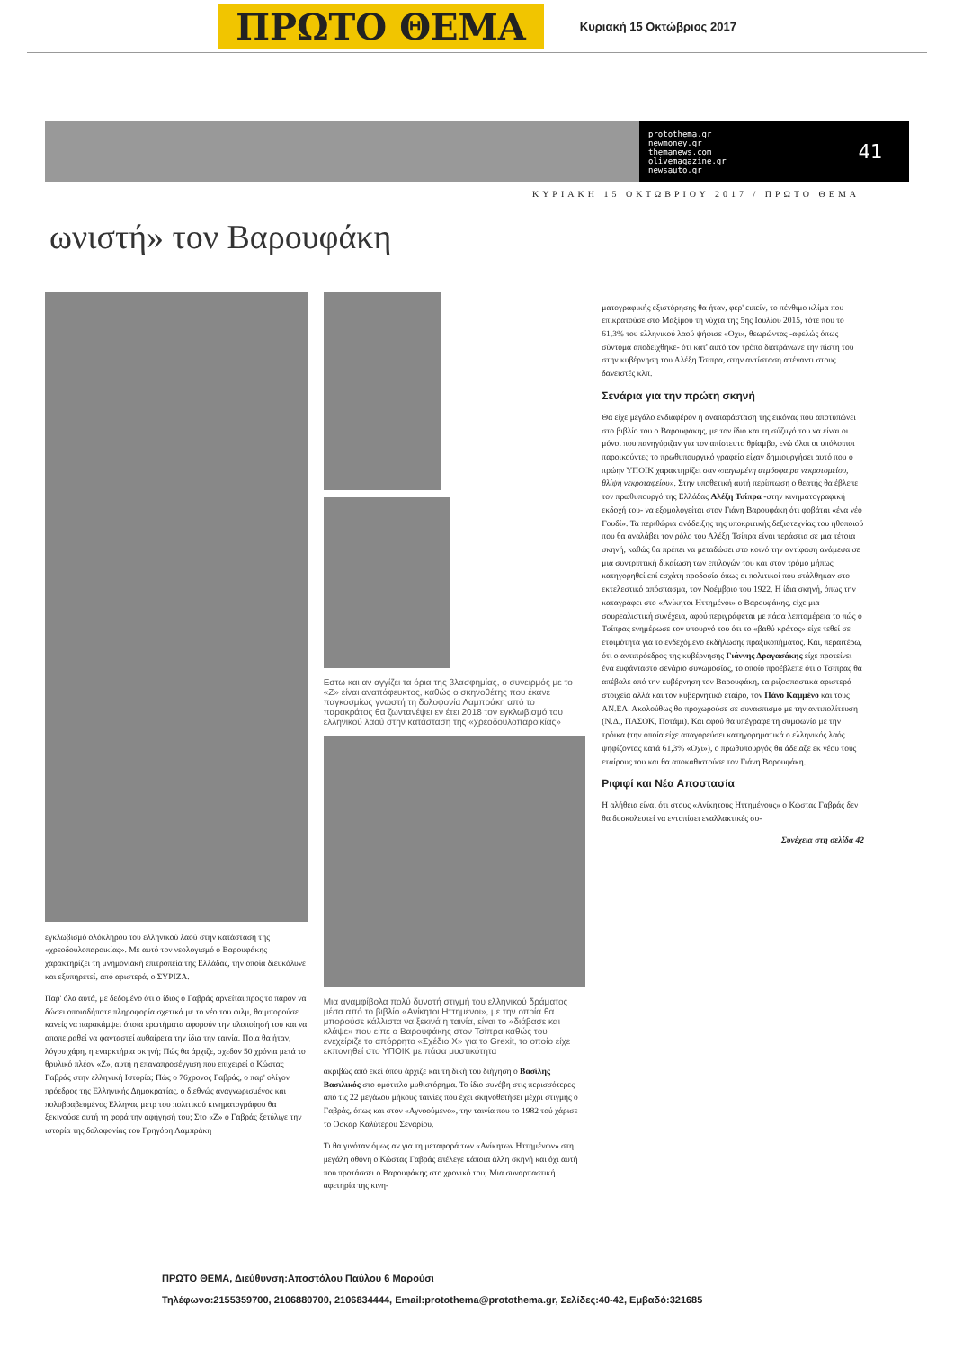ΠΡΩΤΟ ΘΕΜΑ
Κυριακή 15 Οκτώβριος 2017
protothema.gr
newmoney.gr
themanews.com
olivemagazine.gr
newsauto.gr
41
ΚΥΡΙΑΚΗ 15 ΟΚΤΩΒΡΙΟΥ 2017 / ΠΡΩΤΟ ΘΕΜΑ
ωνιστή» τον Βαρουφάκη
εγκλωβισμό ολόκληρου του ελληνικού λαού στην κατάσταση της «χρεοδουλοπαροικίας». Με αυτό τον νεολογισμό ο Βαρουφάκης χαρακτηρίζει τη μνημονιακή επιτροπεία της Ελλάδας, την οποία διευκόλυνε και εξυπηρετεί, από αριστερά, ο ΣΥΡΙΖΑ.
Παρ' όλα αυτά, με δεδομένο ότι ο ίδιος ο Γαβράς αρνείται προς το παρόν να δώσει οποιαδήποτε πληροφορία σχετικά με το νέο του φιλμ, θα μπορούσε κανείς να παρακάμψει όποια ερωτήματα αφορούν την υλοποίησή του και να αποπειραθεί να φανταστεί αυθαίρετα την ίδια την ταινία. Ποια θα ήταν, λόγου χάρη, η εναρκτήρια σκηνή; Πώς θα άρχιζε, σχεδόν 50 χρόνια μετά το θρυλικό πλέον «Ζ», αυτή η επαναπροσέγγιση που επιχειρεί ο Κώστας Γαβράς στην ελληνική Ιστορία; Πώς ο 76χρονος Γαβράς, ο παρ' ολίγον πρόεδρος της Ελληνικής Δημοκρατίας, ο διεθνώς αναγνωρισμένος και πολυβραβευμένος Ελληνας μετρ του πολιτικού κινηματογράφου θα ξεκινούσε αυτή τη φορά την αφήγησή του; Στο «Ζ» ο Γαβράς ξετύλιγε την ιστορία της δολοφονίας του Γρηγόρη Λαμπράκη
Εστω και αν αγγίζει τα όρια της βλασφημίας, ο συνειρμός με το «Ζ» είναι αναπόφευκτος, καθώς ο σκηνοθέτης που έκανε παγκοσμίως γνωστή τη δολοφονία Λαμπράκη από το παρακράτος θα ζωντανέψει εν έτει 2018 τον εγκλωβισμό του ελληνικού λαού στην κατάσταση της «χρεοδουλοπαροικίας»
Μια αναμφίβολα πολύ δυνατή στιγμή του ελληνικού δράματος μέσα από το βιβλίο «Ανίκητοι Ηττημένοι», με την οποία θα μπορούσε κάλλιστα να ξεκινά η ταινία, είναι το «διάβασε και κλάψε» που είπε ο Βαρουφάκης στον Τσίπρα καθώς του ενεχείριζε το απόρρητο «Σχέδιο Χ» για το Grexit, το οποίο είχε εκπονηθεί στο ΥΠΟΙΚ με πάσα μυστικότητα
ακριβώς από εκεί όπου άρχιζε και τη δική του διήγηση ο Βασίλης Βασιλικός στο ομότιτλο μυθιστόρημα. Το ίδιο συνέβη στις περισσότερες από τις 22 μεγάλου μήκους ταινίες που έχει σκηνοθετήσει μέχρι στιγμής ο Γαβράς, όπως και στον «Αγνοούμενο», την ταινία που το 1982 τού χάρισε το Οσκαρ Καλύτερου Σεναρίου.
Τι θα γινόταν όμως αν για τη μεταφορά των «Ανίκητων Ηττημένων» στη μεγάλη οθόνη ο Κώστας Γαβράς επέλεγε κάποια άλλη σκηνή και όχι αυτή που προτάσσει ο Βαρουφάκης στο χρονικό του; Μια συναρπαστική αφετηρία της κινη-
ματογραφικής εξιστόρησης θα ήταν, φερ' ειπείν, το πένθιμο κλίμα που επικρατούσε στο Μαξίμου τη νύχτα της 5ης Ιουλίου 2015, τότε που το 61,3% του ελληνικού λαού ψήφισε «Οχι», θεωρώντας -αφελώς όπως σύντομα αποδείχθηκε- ότι κατ' αυτό τον τρόπο διατράνωνε την πίστη του στην κυβέρνηση του Αλέξη Τσίπρα, στην αντίσταση απέναντι στους δανειστές κλπ.
Σενάρια για την πρώτη σκηνή
Θα είχε μεγάλο ενδιαφέρον η αναπαράσταση της εικόνας που αποτυπώνει στο βιβλίο του ο Βαρουφάκης, με τον ίδιο και τη σύζυγό του να είναι οι μόνοι που πανηγύριζαν για τον απίστευτο θρίαμβο, ενώ όλοι οι υπόλοιποι παροικούντες το πρωθυπουργικό γραφείο είχαν δημιουργήσει αυτό που ο πρώην ΥΠΟΙΚ χαρακτηρίζει σαν «παγωμένη ατμόσφαιρα νεκροτομείου, θλίψη νεκροταφείου». Στην υποθετική αυτή περίπτωση ο θεατής θα έβλεπε τον πρωθυπουργό της Ελλάδας Αλέξη Τσίπρα -στην κινηματογραφική εκδοχή του- να εξομολογείται στον Γιάνη Βαρουφάκη ότι φοβάται «ένα νέο Γουδί». Τα περιθώρια ανάδειξης της υποκριτικής δεξιοτεχνίας του ηθοποιού που θα αναλάβει τον ρόλο του Αλέξη Τσίπρα είναι τεράστια σε μια τέτοια σκηνή, καθώς θα πρέπει να μεταδώσει στο κοινό την αντίφαση ανάμεσα σε μια συντριπτική δικαίωση των επιλογών του και στον τρόμο μήπως κατηγορηθεί επί εσχάτη προδοσία όπως οι πολιτικοί που στάλθηκαν στο εκτελεστικό απόσπασμα, τον Νοέμβριο του 1922. Η ίδια σκηνή, όπως την καταγράφει στο «Ανίκητοι Ηττημένοι» ο Βαρουφάκης, είχε μια σουρεαλιστική συνέχεια, αφού περιγράφεται με πάσα λεπτομέρεια το πώς ο Τσίπρας ενημέρωσε τον υπουργό του ότι το «βαθύ κράτος» είχε τεθεί σε ετοιμότητα για το ενδεχόμενο εκδήλωσης πραξικοπήματος. Και, περαιτέρω, ότι ο αντιπρόεδρος της κυβέρνησης Γιάννης Δραγασάκης είχε προτείνει ένα ευφάνταστο σενάριο συνωμοσίας, το οποίο προέβλεπε ότι ο Τσίπρας θα απέβαλε από την κυβέρνηση τον Βαρουφάκη, τα ριζοσπαστικά αριστερά στοιχεία αλλά και τον κυβερνητικό εταίρο, τον Πάνο Καμμένο και τους ΑΝ.ΕΛ. Ακολούθως θα προχωρούσε σε συνασπισμό με την αντιπολίτευση (Ν.Δ., ΠΑΣΟΚ, Ποτάμι). Και αφού θα υπέγραφε τη συμφωνία με την τρόικα (την οποία είχε απαγορεύσει κατηγορηματικά ο ελληνικός λαός ψηφίζοντας κατά 61,3% «Οχι»), ο πρωθυπουργός θα άδειαζε εκ νέου τους εταίρους του και θα αποκαθιστούσε τον Γιάνη Βαρουφάκη.
Ριφιφί και Νέα Αποστασία
Η αλήθεια είναι ότι στους «Ανίκητους Ηττημένους» ο Κώστας Γαβράς δεν θα δυσκολευτεί να εντοπίσει εναλλακτικές συ-
Συνέχεια στη σελίδα 42
ΠΡΩΤΟ ΘΕΜΑ, Διεύθυνση:Αποστόλου Παύλου 6 Μαρούσι
Τηλέφωνο:2155359700, 2106880700, 2106834444, Email:protothema@protothema.gr, Σελίδες:40-42, Εμβαδό:321685